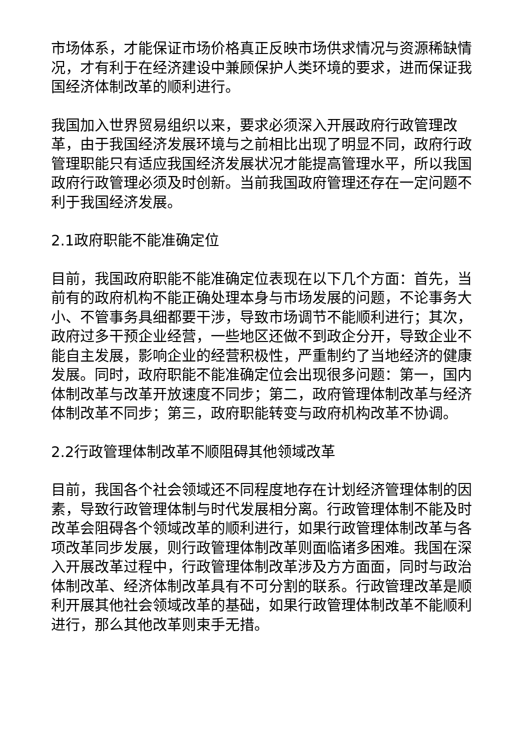市场体系，才能保证市场价格真正反映市场供求情况与资源稀缺情况，才有利于在经济建设中兼顾保护人类环境的要求，进而保证我国经济体制改革的顺利进行。
我国加入世界贸易组织以来，要求必须深入开展政府行政管理改革，由于我国经济发展环境与之前相比出现了明显不同，政府行政管理职能只有适应我国经济发展状况才能提高管理水平，所以我国政府行政管理必须及时创新。当前我国政府管理还存在一定问题不利于我国经济发展。
2.1政府职能不能准确定位
目前，我国政府职能不能准确定位表现在以下几个方面：首先，当前有的政府机构不能正确处理本身与市场发展的问题，不论事务大小、不管事务具细都要干涉，导致市场调节不能顺利进行；其次，政府过多干预企业经营，一些地区还做不到政企分开，导致企业不能自主发展，影响企业的经营积极性，严重制约了当地经济的健康发展。同时，政府职能不能准确定位会出现很多问题：第一，国内体制改革与改革开放速度不同步；第二，政府管理体制改革与经济体制改革不同步；第三，政府职能转变与政府机构改革不协调。
2.2行政管理体制改革不顺阻碍其他领域改革
目前，我国各个社会领域还不同程度地存在计划经济管理体制的因素，导致行政管理体制与时代发展相分离。行政管理体制不能及时改革会阻碍各个领域改革的顺利进行，如果行政管理体制改革与各项改革同步发展，则行政管理体制改革则面临诸多困难。我国在深入开展改革过程中，行政管理体制改革涉及方方面面，同时与政治体制改革、经济体制改革具有不可分割的联系。行政管理改革是顺利开展其他社会领域改革的基础，如果行政管理体制改革不能顺利进行，那么其他改革则束手无措。